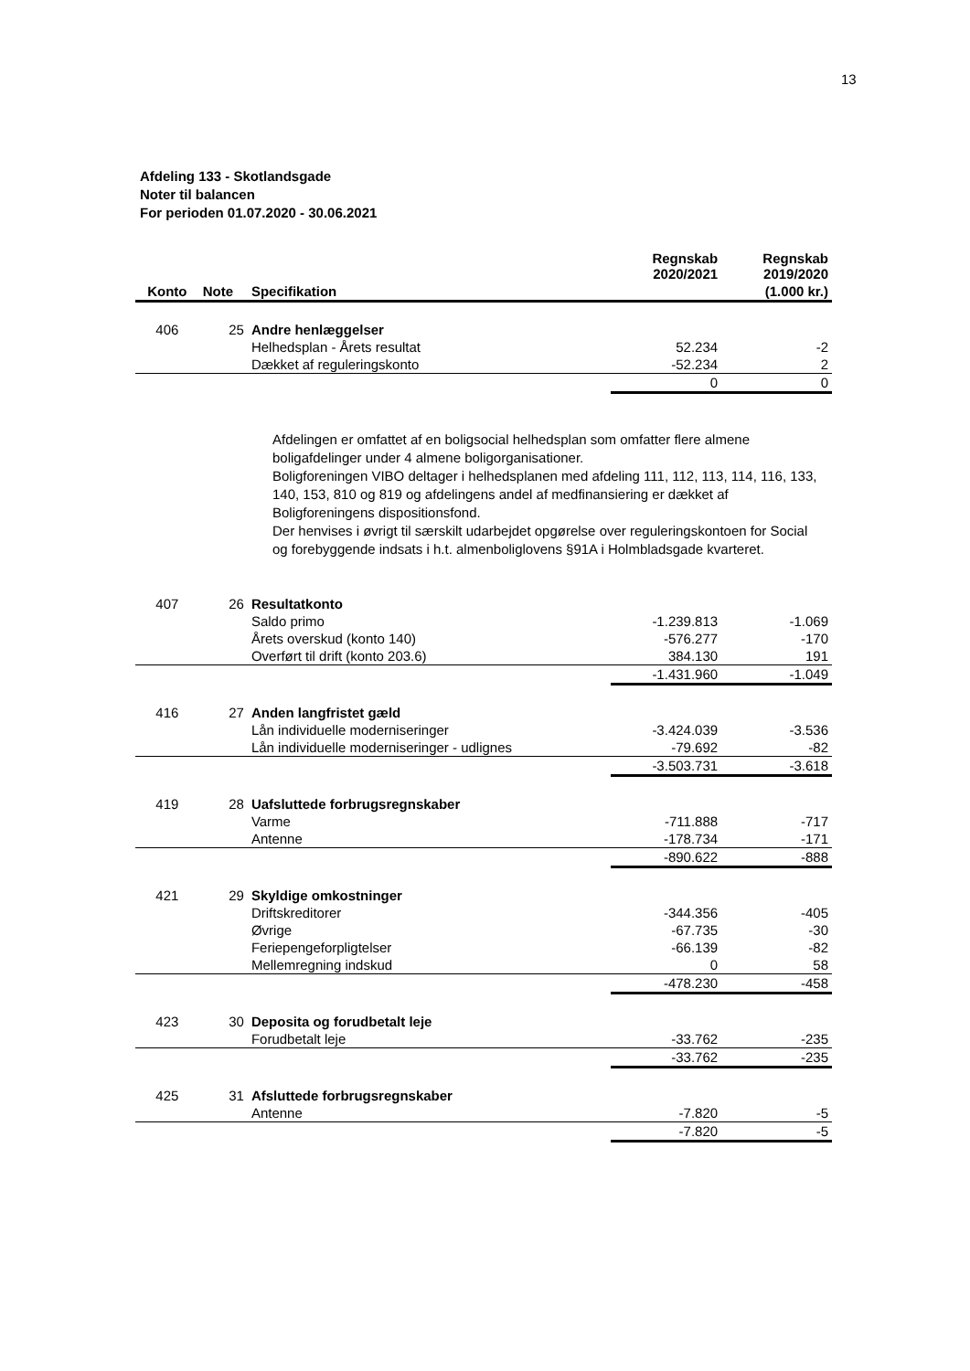13
Afdeling 133 - Skotlandsgade
Noter til balancen
For perioden 01.07.2020 - 30.06.2021
| | | | Regnskab 2020/2021 | Regnskab 2019/2020 |
| --- | --- | --- | --- | --- |
| Konto | Note | Specifikation | | (1.000 kr.) |
| 406 | 25 | Andre henlæggelser | | |
| | | Helhedsplan - Årets resultat | 52.234 | -2 |
| | | Dækket af reguleringskonto | -52.234 | 2 |
| | | | 0 | 0 |
Afdelingen er omfattet af en boligsocial helhedsplan som omfatter flere almene boligafdelinger under 4 almene boligorganisationer.
Boligforeningen VIBO deltager i helhedsplanen med afdeling 111, 112, 113, 114, 116, 133, 140, 153, 810 og 819 og afdelingens andel af medfinansiering er dækket af Boligforeningens dispositionsfond.
Der henvises i øvrigt til særskilt udarbejdet opgørelse over reguleringskontoen for Social og forebyggende indsats i h.t. almenboliglovens §91A i Holmbladsgade kvarteret.
| 407 | 26 | Resultatkonto | | |
| | | Saldo primo | -1.239.813 | -1.069 |
| | | Årets overskud (konto 140) | -576.277 | -170 |
| | | Overført til drift (konto 203.6) | 384.130 | 191 |
| | | | -1.431.960 | -1.049 |
| 416 | 27 | Anden langfristet gæld | | |
| | | Lån individuelle moderniseringer | -3.424.039 | -3.536 |
| | | Lån individuelle moderniseringer - udlignes | -79.692 | -82 |
| | | | -3.503.731 | -3.618 |
| 419 | 28 | Uafsluttede forbrugsregnskaber | | |
| | | Varme | -711.888 | -717 |
| | | Antenne | -178.734 | -171 |
| | | | -890.622 | -888 |
| 421 | 29 | Skyldige omkostninger | | |
| | | Driftskreditorer | -344.356 | -405 |
| | | Øvrige | -67.735 | -30 |
| | | Feriepengeforpligtelser | -66.139 | -82 |
| | | Mellemregning indskud | 0 | 58 |
| | | | -478.230 | -458 |
| 423 | 30 | Deposita og forudbetalt leje | | |
| | | Forudbetalt leje | -33.762 | -235 |
| | | | -33.762 | -235 |
| 425 | 31 | Afsluttede forbrugsregnskaber | | |
| | | Antenne | -7.820 | -5 |
| | | | -7.820 | -5 |